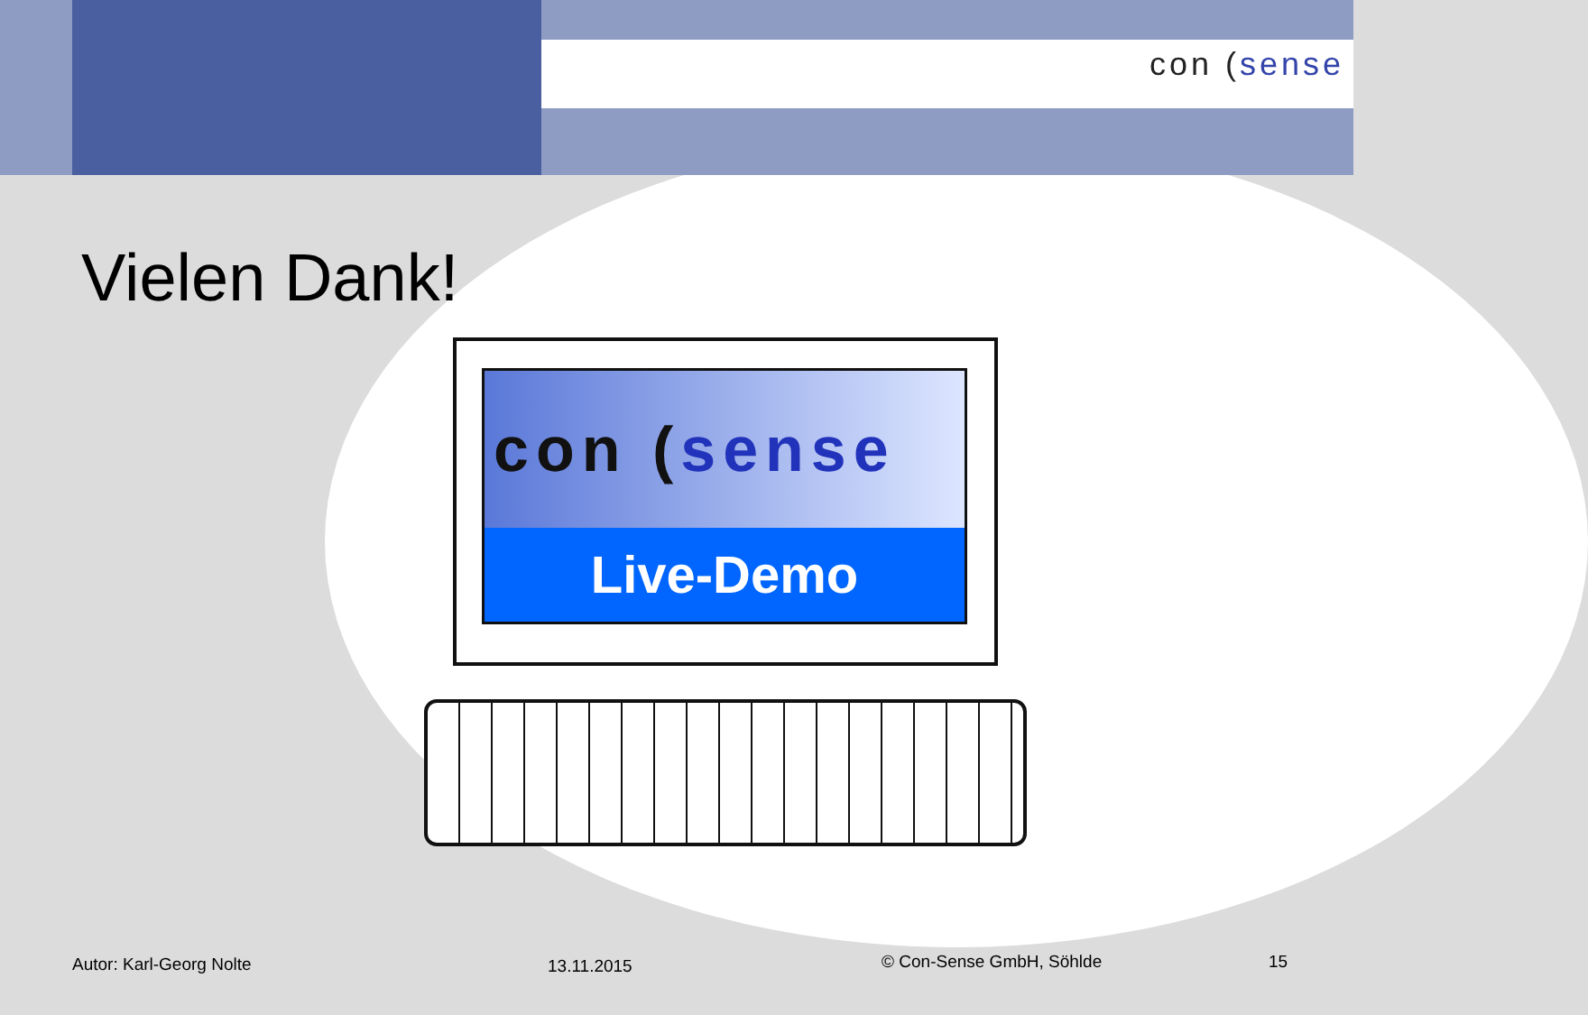con (sense
Vielen Dank!
con (sense
Live-Demo
Autor: Karl-Georg Nolte 13.11.2015 © Con-Sense GmbH, Söhlde 15